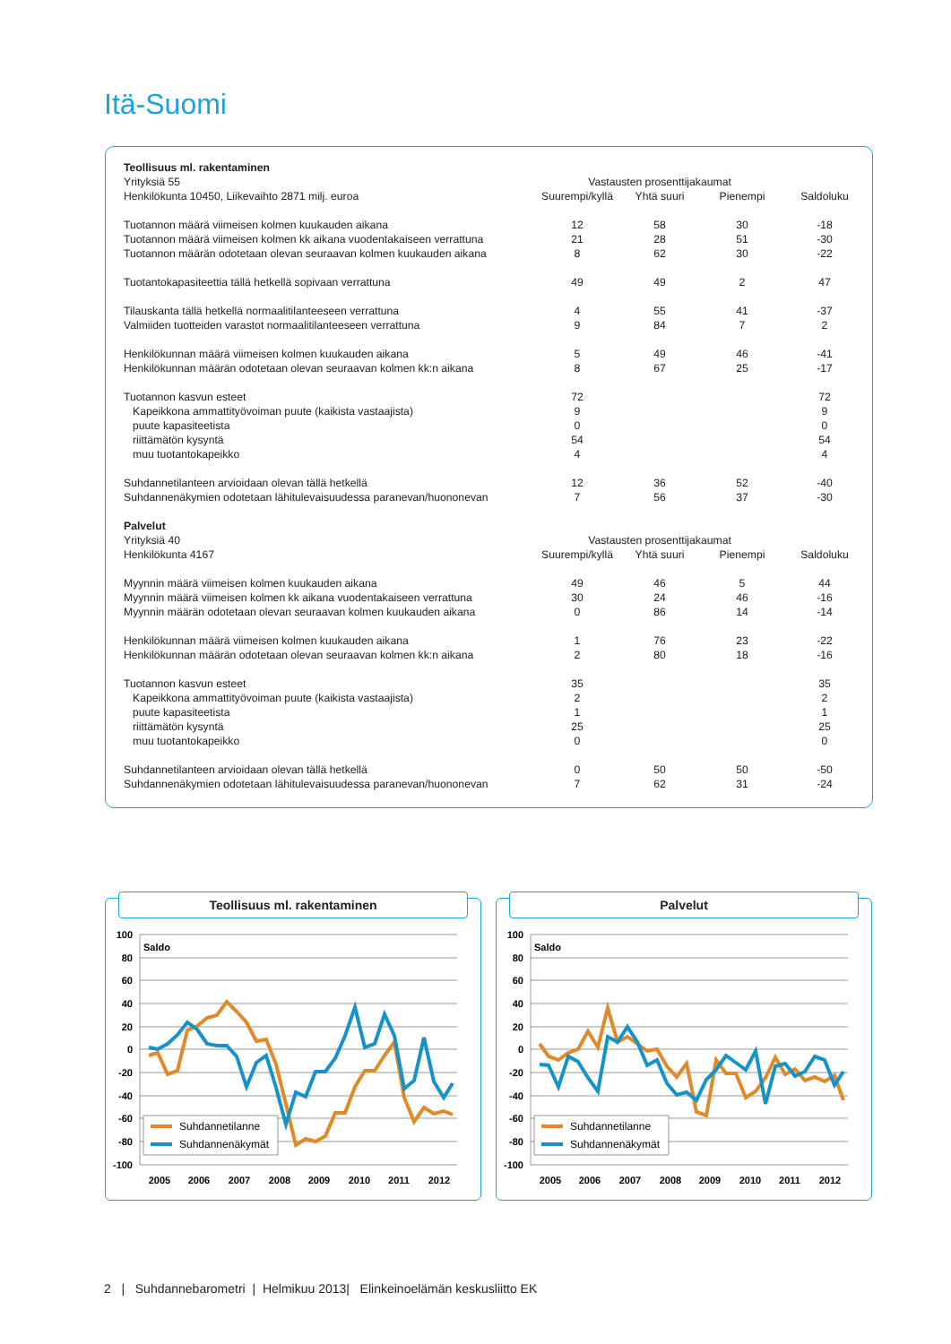Itä-Suomi
| Teollisuus ml. rakentaminen | | | | |
| Yrityksiä 55 | Vastausten prosenttijakaumat | | | |
| Henkilökunta 10450, Liikevaihto 2871 milj. euroa | Suurempi/kyllä | Yhtä suuri | Pienempi | Saldoluku |
| Tuotannon määrä viimeisen kolmen kuukauden aikana | 12 | 58 | 30 | -18 |
| Tuotannon määrä viimeisen kolmen kk aikana vuodentakaiseen verrattuna | 21 | 28 | 51 | -30 |
| Tuotannon määrän odotetaan olevan seuraavan kolmen kuukauden aikana | 8 | 62 | 30 | -22 |
| Tuotantokapasiteettia tällä hetkellä sopivaan verrattuna | 49 | 49 | 2 | 47 |
| Tilauskanta tällä hetkellä normaalitilanteeseen verrattuna | 4 | 55 | 41 | -37 |
| Valmiiden tuotteiden varastot normaalitilanteeseen verrattuna | 9 | 84 | 7 | 2 |
| Henkilökunnan määrä viimeisen kolmen kuukauden aikana | 5 | 49 | 46 | -41 |
| Henkilökunnan määrän odotetaan olevan seuraavan kolmen kk:n aikana | 8 | 67 | 25 | -17 |
| Tuotannon kasvun esteet | 72 | | | 72 |
| Kapeikkona ammattityövoiman puute (kaikista vastaajista) | 9 | | | 9 |
| puute kapasiteetista | 0 | | | 0 |
| riittämätön kysyntä | 54 | | | 54 |
| muu tuotantokapeikko | 4 | | | 4 |
| Suhdannetilanteen arvioidaan olevan tällä hetkellä | 12 | 36 | 52 | -40 |
| Suhdannenäkymien odotetaan lähitulevaisuudessa paranevan/huononevan | 7 | 56 | 37 | -30 |
| Palvelut | | | | |
| Yrityksiä 40 | Vastausten prosenttijakaumat | | | |
| Henkilökunta 4167 | Suurempi/kyllä | Yhtä suuri | Pienempi | Saldoluku |
| Myynnin määrä viimeisen kolmen kuukauden aikana | 49 | 46 | 5 | 44 |
| Myynnin määrä viimeisen kolmen kk aikana vuodentakaiseen verrattuna | 30 | 24 | 46 | -16 |
| Myynnin määrän odotetaan olevan seuraavan kolmen kuukauden aikana | 0 | 86 | 14 | -14 |
| Henkilökunnan määrä viimeisen kolmen kuukauden aikana | 1 | 76 | 23 | -22 |
| Henkilökunnan määrän odotetaan olevan seuraavan kolmen kk:n aikana | 2 | 80 | 18 | -16 |
| Tuotannon kasvun esteet | 35 | | | 35 |
| Kapeikkona ammattityövoiman puute (kaikista vastaajista) | 2 | | | 2 |
| puute kapasiteetista | 1 | | | 1 |
| riittämätön kysyntä | 25 | | | 25 |
| muu tuotantokapeikko | 0 | | | 0 |
| Suhdannetilanteen arvioidaan olevan tällä hetkellä | 0 | 50 | 50 | -50 |
| Suhdannenäkymien odotetaan lähitulevaisuudessa paranevan/huononevan | 7 | 62 | 31 | -24 |
Teollisuus ml. rakentaminen
Saldo
100
80
60
40
20
0
-20
-40
-60
-80
-100
Suhdannetilanne
Suhdannenäkymät
2005
2006
2007
2008
2009
2010
2011
2012
Palvelut
Saldo
100
80
60
40
20
0
-20
-40
-60
-80
-100
Suhdannetilanne
Suhdannenäkymät
2005
2006
2007
2008
2009
2010
2011
2012
2 | Suhdannebarometri | Helmikuu 2013| Elinkeinoelämän keskusliitto EK